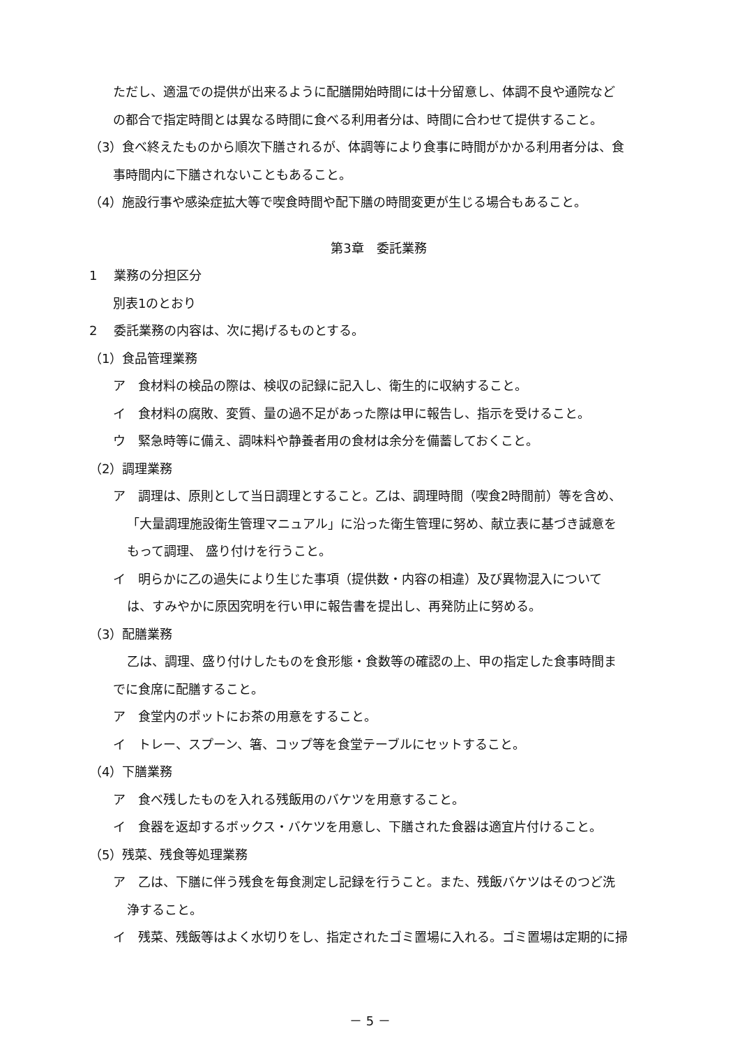ただし、適温での提供が出来るように配膳開始時間には十分留意し、体調不良や通院など
の都合で指定時間とは異なる時間に食べる利用者分は、時間に合わせて提供すること。
（3）食べ終えたものから順次下膳されるが、体調等により食事に時間がかかる利用者分は、食
事時間内に下膳されないこともあること。
（4）施設行事や感染症拡大等で喫食時間や配下膳の時間変更が生じる場合もあること。
第3章　委託業務
1　 業務の分担区分
別表1のとおり
2　 委託業務の内容は、次に掲げるものとする。
（1）食品管理業務
ア　食材料の検品の際は、検収の記録に記入し、衛生的に収納すること。
イ　食材料の腐敗、変質、量の過不足があった際は甲に報告し、指示を受けること。
ウ　緊急時等に備え、調味料や静養者用の食材は余分を備蓄しておくこと。
（2）調理業務
ア　調理は、原則として当日調理とすること。乙は、調理時間（喫食2時間前）等を含め、
「大量調理施設衛生管理マニュアル」に沿った衛生管理に努め、献立表に基づき誠意を
もって調理、 盛り付けを行うこと。
イ　明らかに乙の過失により生じた事項（提供数・内容の相違）及び異物混入について
は、すみやかに原因究明を行い甲に報告書を提出し、再発防止に努める。
（3）配膳業務
乙は、調理、盛り付けしたものを食形態・食数等の確認の上、甲の指定した食事時間ま
でに食席に配膳すること。
ア　食堂内のポットにお茶の用意をすること。
イ　トレー、スプーン、箸、コップ等を食堂テーブルにセットすること。
（4）下膳業務
ア　食べ残したものを入れる残飯用のバケツを用意すること。
イ　食器を返却するボックス・バケツを用意し、下膳された食器は適宜片付けること。
（5）残菜、残食等処理業務
ア　乙は、下膳に伴う残食を毎食測定し記録を行うこと。また、残飯バケツはそのつど洗
浄すること。
イ　残菜、残飯等はよく水切りをし、指定されたゴミ置場に入れる。ゴミ置場は定期的に掃
－ 5 －